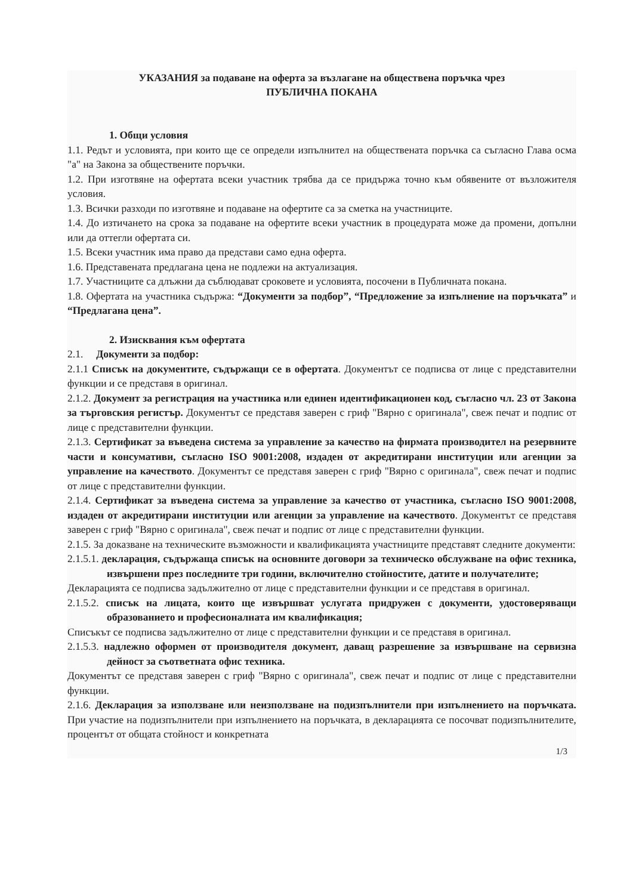УКАЗАНИЯ за подаване на оферта за възлагане на обществена поръчка чрез
ПУБЛИЧНА ПОКАНА
1. Общи условия
1.1. Редът и условията, при които ще се определи изпълнител на обществената поръчка са съгласно Глава осма "а" на Закона за обществените поръчки.
1.2. При изготвяне на офертата всеки участник трябва да се придържа точно към обявените от възложителя условия.
1.3. Всички разходи по изготвяне и подаване на офертите са за сметка на участниците.
1.4. До изтичането на срока за подаване на офертите всеки участник в процедурата може да промени, допълни или да оттегли офертата си.
1.5. Всеки участник има право да представи само една оферта.
1.6. Представената предлагана цена не подлежи на актуализация.
1.7. Участниците са длъжни да съблюдават сроковете и условията, посочени в Публичната покана.
1.8. Офертата на участника съдържа: “Документи за подбор”, “Предложение за изпълнение на поръчката” и “Предлагана цена”.
2. Изисквания към офертата
2.1. Документи за подбор:
2.1.1 Списък на документите, съдържащи се в офертата. Документът се подписва от лице с представителни функции и се представя в оригинал.
2.1.2. Документ за регистрация на участника или единен идентификационен код, съгласно чл. 23 от Закона за търговския регистър. Документът се представя заверен с гриф "Вярно с оригинала", свеж печат и подпис от лице с представителни функции.
2.1.3. Сертификат за въведена система за управление за качество на фирмата производител на резервните части и консумативи, съгласно ISO 9001:2008, издаден от акредитирани институции или агенции за управление на качеството. Документът се представя заверен с гриф "Вярно с оригинала", свеж печат и подпис от лице с представителни функции.
2.1.4. Сертификат за въведена система за управление за качество от участника, съгласно ISO 9001:2008, издаден от акредитирани институции или агенции за управление на качеството. Документът се представя заверен с гриф "Вярно с оригинала", свеж печат и подпис от лице с представителни функции.
2.1.5. За доказване на техническите възможности и квалификацията участниците представят следните документи:
2.1.5.1. декларация, съдържаща списък на основните договори за техническо обслужване на офис техника, извършени през последните три години, включително стойностите, датите и получателите;
Декларацията се подписва задължително от лице с представителни функции и се представя в оригинал.
2.1.5.2. списък на лицата, които ще извършват услугата придружен с документи, удостоверяващи образованието и професионалната им квалификация;
Списъкът се подписва задължително от лице с представителни функции и се представя в оригинал.
2.1.5.3. надлежно оформен от производителя документ, даващ разрешение за извършване на сервизна дейност за съответната офис техника.
Документът се представя заверен с гриф "Вярно с оригинала", свеж печат и подпис от лице с представителни функции.
2.1.6. Декларация за използване или неизползване на подизпълнители при изпълнението на поръчката. При участие на подизпълнители при изпълнението на поръчката, в декларацията се посочват подизпълнителите, процентът от общата стойност и конкретната
1/3